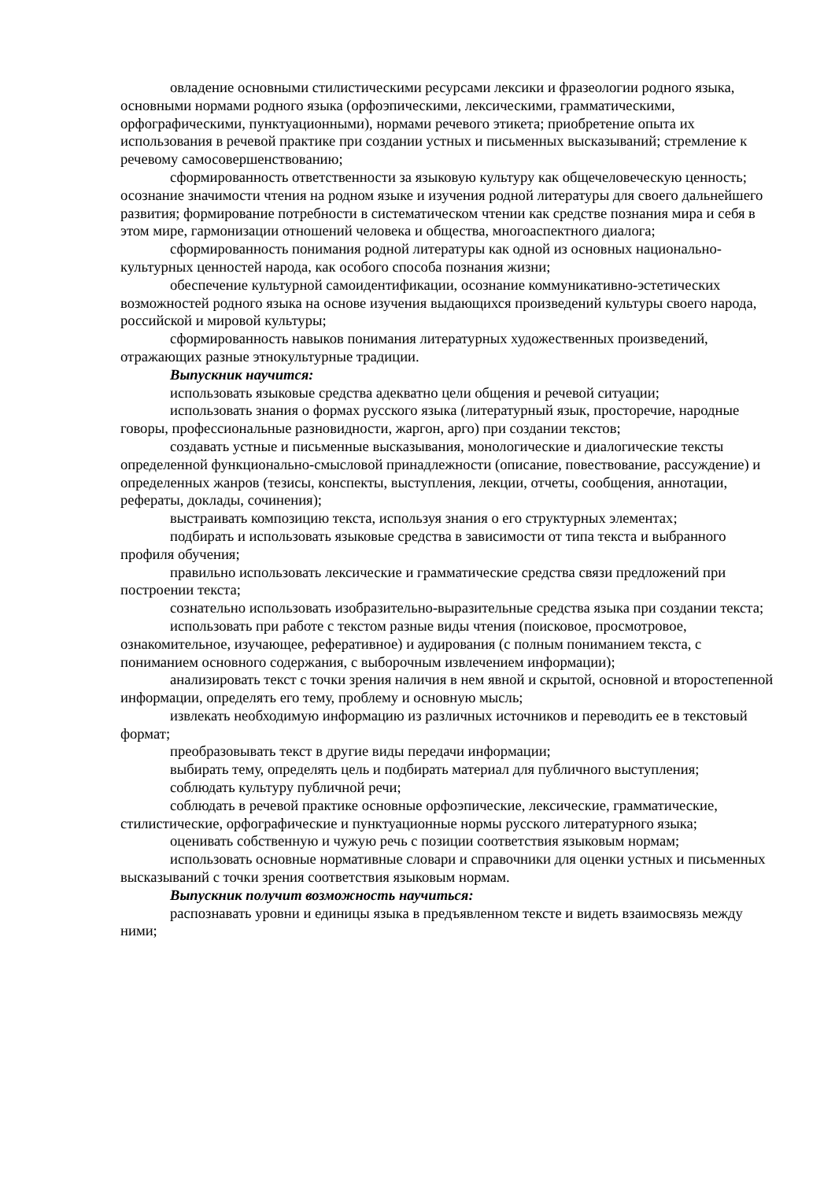овладение основными стилистическими ресурсами лексики и фразеологии родного языка, основными нормами родного языка (орфоэпическими, лексическими, грамматическими, орфографическими, пунктуационными), нормами речевого этикета; приобретение опыта их использования в речевой практике при создании устных и письменных высказываний; стремление к речевому самосовершенствованию;
сформированность ответственности за языковую культуру как общечеловеческую ценность; осознание значимости чтения на родном языке и изучения родной литературы для своего дальнейшего развития; формирование потребности в систематическом чтении как средстве познания мира и себя в этом мире, гармонизации отношений человека и общества, многоаспектного диалога;
сформированность понимания родной литературы как одной из основных национально-культурных ценностей народа, как особого способа познания жизни;
обеспечение культурной самоидентификации, осознание коммуникативно-эстетических возможностей родного языка на основе изучения выдающихся произведений культуры своего народа, российской и мировой культуры;
сформированность навыков понимания литературных художественных произведений, отражающих разные этнокультурные традиции.
Выпускник научится:
использовать языковые средства адекватно цели общения и речевой ситуации;
использовать знания о формах русского языка (литературный язык, просторечие, народные говоры, профессиональные разновидности, жаргон, арго) при создании текстов;
создавать устные и письменные высказывания, монологические и диалогические тексты определенной функционально-смысловой принадлежности (описание, повествование, рассуждение) и определенных жанров (тезисы, конспекты, выступления, лекции, отчеты, сообщения, аннотации, рефераты, доклады, сочинения);
выстраивать композицию текста, используя знания о его структурных элементах;
подбирать и использовать языковые средства в зависимости от типа текста и выбранного профиля обучения;
правильно использовать лексические и грамматические средства связи предложений при построении текста;
сознательно использовать изобразительно-выразительные средства языка при создании текста;
использовать при работе с текстом разные виды чтения (поисковое, просмотровое, ознакомительное, изучающее, реферативное) и аудирования (с полным пониманием текста, с пониманием основного содержания, с выборочным извлечением информации);
анализировать текст с точки зрения наличия в нем явной и скрытой, основной и второстепенной информации, определять его тему, проблему и основную мысль;
извлекать необходимую информацию из различных источников и переводить ее в текстовый формат;
преобразовывать текст в другие виды передачи информации;
выбирать тему, определять цель и подбирать материал для публичного выступления;
соблюдать культуру публичной речи;
соблюдать в речевой практике основные орфоэпические, лексические, грамматические, стилистические, орфографические и пунктуационные нормы русского литературного языка;
оценивать собственную и чужую речь с позиции соответствия языковым нормам;
использовать основные нормативные словари и справочники для оценки устных и письменных высказываний с точки зрения соответствия языковым нормам.
Выпускник получит возможность научиться:
распознавать уровни и единицы языка в предъявленном тексте и видеть взаимосвязь между ними;